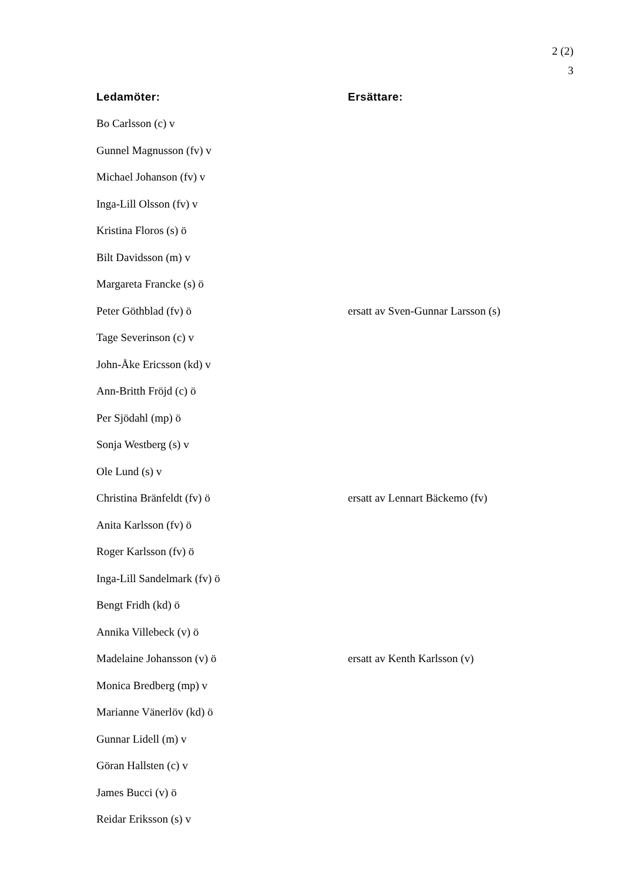2 (2)
3
| Ledamöter: | Ersättare: |
| --- | --- |
| Bo Carlsson (c) v | |
| Gunnel Magnusson (fv) v | |
| Michael Johanson (fv) v | |
| Inga-Lill Olsson (fv) v | |
| Kristina Floros (s) ö | |
| Bilt Davidsson (m) v | |
| Margareta Francke (s) ö | |
| Peter Göthblad (fv) ö | ersatt av Sven-Gunnar Larsson (s) |
| Tage Severinson (c) v | |
| John-Åke Ericsson (kd) v | |
| Ann-Britth Fröjd (c) ö | |
| Per Sjödahl (mp) ö | |
| Sonja Westberg (s) v | |
| Ole Lund (s) v | |
| Christina Bränfeldt (fv) ö | ersatt av Lennart Bäckemo (fv) |
| Anita Karlsson (fv) ö | |
| Roger Karlsson (fv) ö | |
| Inga-Lill Sandelmark (fv) ö | |
| Bengt Fridh (kd) ö | |
| Annika Villebeck (v) ö | |
| Madelaine Johansson (v) ö | ersatt av Kenth Karlsson (v) |
| Monica Bredberg (mp) v | |
| Marianne Vänerlöv (kd) ö | |
| Gunnar Lidell (m) v | |
| Göran Hallsten (c) v | |
| James Bucci (v) ö | |
| Reidar Eriksson (s) v | |